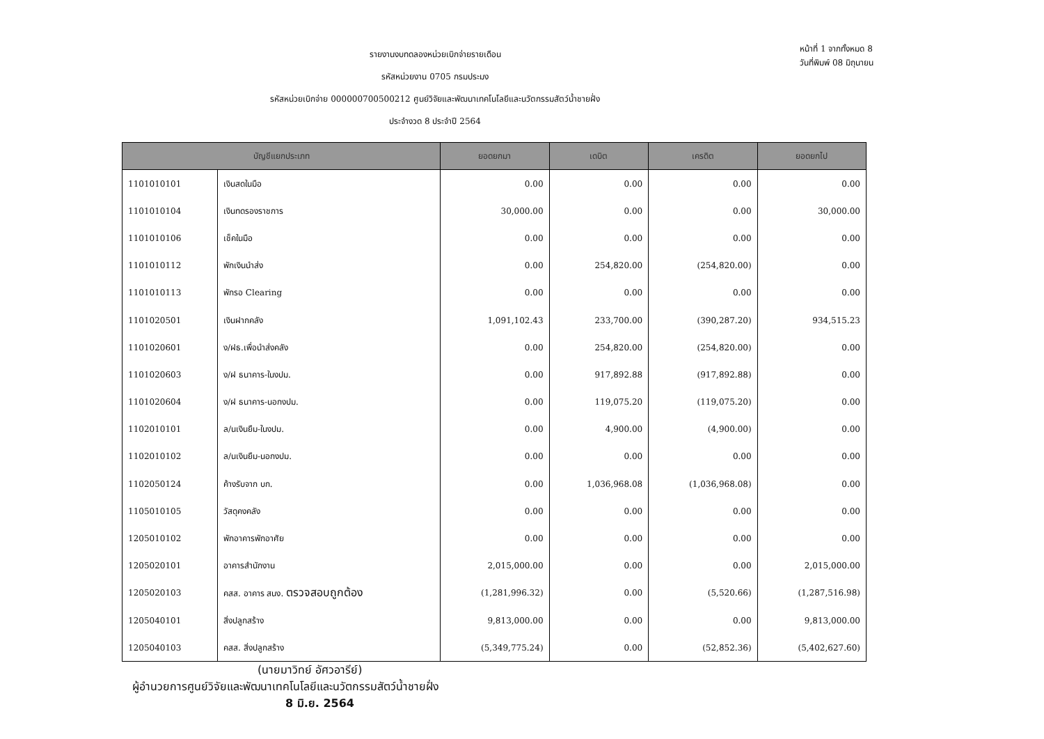รายงานงบทดลองหน่วยเบิกจ่ายรายเดือน
รหัสหน่วยงาน 0705 กรมประมง
รหัสหน่วยเบิกจ่าย 000000700500212 ศูนย์วิจัยและพัฒนาเทคโนโลยีและนวัตกรรมสัตว์น้ำชายฝั่ง
ประจำงวด 8 ประจำปี 2564
หน้าที่ 1 จากทั้งหมด 8
วันที่พิมพ์ 08 มิถุนายน
| บัญชีแยกประเภท | | ยอดยกมา | เดบิต | เครดิต | ยอดยกไป |
| --- | --- | --- | --- | --- | --- |
| 1101010101 | เงินสดในมือ | 0.00 | 0.00 | 0.00 | 0.00 |
| 1101010104 | เงินทดรองราชการ | 30,000.00 | 0.00 | 0.00 | 30,000.00 |
| 1101010106 | เช็คในมือ | 0.00 | 0.00 | 0.00 | 0.00 |
| 1101010112 | พักเงินนำส่ง | 0.00 | 254,820.00 | (254,820.00) | 0.00 |
| 1101010113 | พักรอ Clearing | 0.00 | 0.00 | 0.00 | 0.00 |
| 1101020501 | เงินฝากคลัง | 1,091,102.43 | 233,700.00 | (390,287.20) | 934,515.23 |
| 1101020601 | ง/ฝธ.เพื่อนำส่งคลัง | 0.00 | 254,820.00 | (254,820.00) | 0.00 |
| 1101020603 | ง/ฝ ธนาคาร-ในงปม. | 0.00 | 917,892.88 | (917,892.88) | 0.00 |
| 1101020604 | ง/ฝ ธนาคาร-นอกงปม. | 0.00 | 119,075.20 | (119,075.20) | 0.00 |
| 1102010101 | ล/นเงินยืม-ในงปม. | 0.00 | 4,900.00 | (4,900.00) | 0.00 |
| 1102010102 | ล/นเงินยืม-นอกงปม. | 0.00 | 0.00 | 0.00 | 0.00 |
| 1102050124 | ค้างรับจาก บก. | 0.00 | 1,036,968.08 | (1,036,968.08) | 0.00 |
| 1105010105 | วัสดุคงคลัง | 0.00 | 0.00 | 0.00 | 0.00 |
| 1205010102 | พักอาคารพักอาศัย | 0.00 | 0.00 | 0.00 | 0.00 |
| 1205020101 | อาคารสำนักงาน | 2,015,000.00 | 0.00 | 0.00 | 2,015,000.00 |
| 1205020103 | คสส. อาคาร สนง. ตรวจสอบถูกต้อง | (1,281,996.32) | 0.00 | (5,520.66) | (1,287,516.98) |
| 1205040101 | สิ่งปลูกสร้าง | 9,813,000.00 | 0.00 | 0.00 | 9,813,000.00 |
| 1205040103 | คสส. สิ่งปลูกสร้าง | (5,349,775.24) | 0.00 | (52,852.36) | (5,402,627.60) |
(นายมาวิทย์ อัศวอารีย์)
ผู้อำนวยการศูนย์วิจัยและพัฒนาเทคโนโลยีและนวัตกรรมสัตว์น้ำชายฝั่ง
8 มิ.ย. 2564